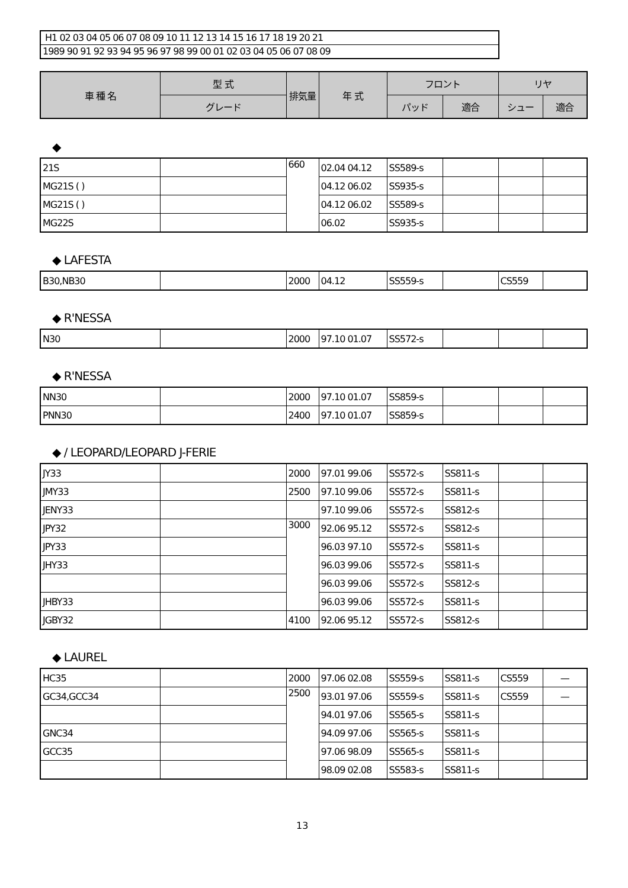H1 02 03 04 05 06 07 08 09 10 11 12 13 14 15 16 17 18 19 20 21
1989 90 91 92 93 94 95 96 97 98 99 00 01 02 03 04 05 06 07 08 09
| 車 種 名 | 型 式 | 排気量 | 年 式 | フロント | | リヤ | |
| --- | --- | --- | --- | --- | --- | --- | --- |
| | グレード | | | パッド | 適合 | シュー | 適合 |
◆
| 21S | | 660 | 02.04 04.12 | SS589-s | | | |
| MG21S ( ) | | | 04.12 06.02 | SS935-s | | | |
| MG21S ( ) | | | 04.12 06.02 | SS589-s | | | |
| MG22S | | | 06.02 | SS935-s | | | |
◆ LAFESTA
| B30,NB30 | | 2000 | 04.12 | SS559-s | | CS559 | |
◆ R'NESSA
| N30 | | 2000 | 97.10 01.07 | SS572-s | | | |
◆ R'NESSA
| NN30 | | 2000 | 97.10 01.07 | SS859-s | | | |
| PNN30 | | 2400 | 97.10 01.07 | SS859-s | | | |
◆ / LEOPARD/LEOPARD J-FERIE
| JY33 | | 2000 | 97.01 99.06 | SS572-s | SS811-s | | |
| JMY33 | | 2500 | 97.10 99.06 | SS572-s | SS811-s | | |
| JENY33 | | | 97.10 99.06 | SS572-s | SS812-s | | |
| JPY32 | | 3000 | 92.06 95.12 | SS572-s | SS812-s | | |
| JPY33 | | | 96.03 97.10 | SS572-s | SS811-s | | |
| JHY33 | | | 96.03 99.06 | SS572-s | SS811-s | | |
| | | | 96.03 99.06 | SS572-s | SS812-s | | |
| JHBY33 | | | 96.03 99.06 | SS572-s | SS811-s | | |
| JGBY32 | | 4100 | 92.06 95.12 | SS572-s | SS812-s | | |
◆ LAUREL
| HC35 | | 2000 | 97.06 02.08 | SS559-s | SS811-s | CS559 | — |
| GC34,GCC34 | | 2500 | 93.01 97.06 | SS559-s | SS811-s | CS559 | — |
| | | | 94.01 97.06 | SS565-s | SS811-s | | |
| GNC34 | | | 94.09 97.06 | SS565-s | SS811-s | | |
| GCC35 | | | 97.06 98.09 | SS565-s | SS811-s | | |
| | | | 98.09 02.08 | SS583-s | SS811-s | | |
13